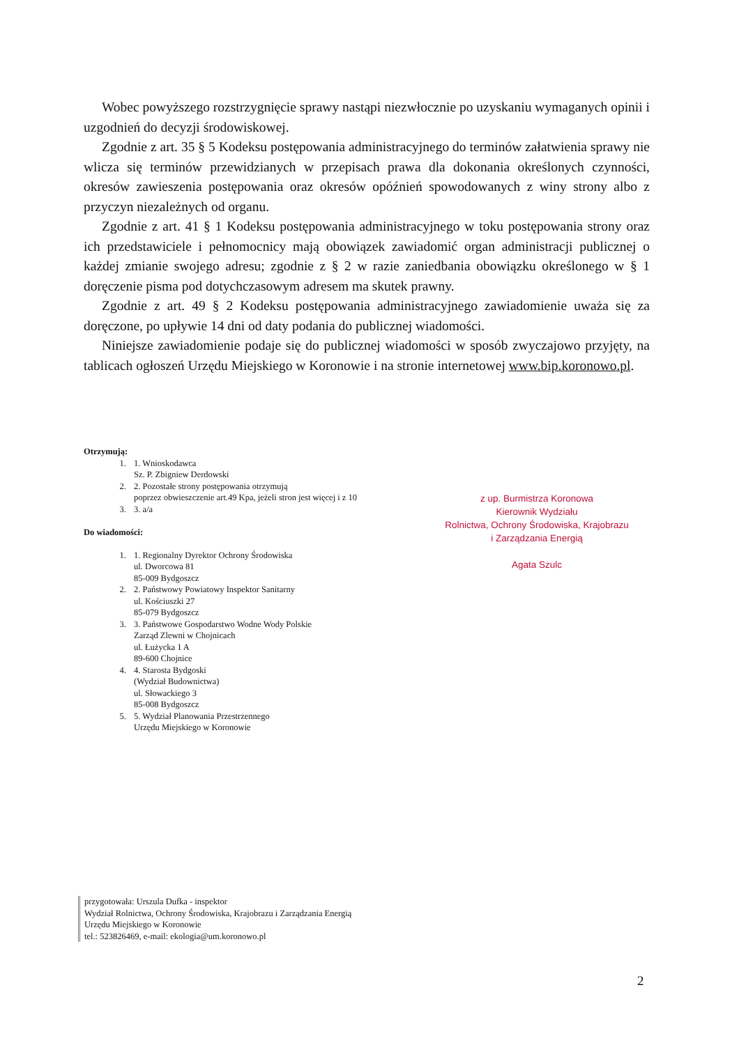Wobec powyższego rozstrzygnięcie sprawy nastąpi niezwłocznie po uzyskaniu wymaganych opinii i uzgodnień do decyzji środowiskowej.
Zgodnie z art. 35 § 5 Kodeksu postępowania administracyjnego do terminów załatwienia sprawy nie wlicza się terminów przewidzianych w przepisach prawa dla dokonania określonych czynności, okresów zawieszenia postępowania oraz okresów opóźnień spowodowanych z winy strony albo z przyczyn niezależnych od organu.
Zgodnie z art. 41 § 1 Kodeksu postępowania administracyjnego w toku postępowania strony oraz ich przedstawiciele i pełnomocnicy mają obowiązek zawiadomić organ administracji publicznej o każdej zmianie swojego adresu; zgodnie z § 2 w razie zaniedbania obowiązku określonego w § 1 doręczenie pisma pod dotychczasowym adresem ma skutek prawny.
Zgodnie z art. 49 § 2 Kodeksu postępowania administracyjnego zawiadomienie uważa się za doręczone, po upływie 14 dni od daty podania do publicznej wiadomości.
Niniejsze zawiadomienie podaje się do publicznej wiadomości w sposób zwyczajowo przyjęty, na tablicach ogłoszeń Urzędu Miejskiego w Koronowie i na stronie internetowej www.bip.koronowo.pl.
Otrzymują:
1. 1. Wnioskodawca
Sz. P. Zbigniew Derdowski
2. 2. Pozostałe strony postępowania otrzymują
poprzez obwieszczenie art.49 Kpa, jeżeli stron jest więcej i z 10
3. 3. a/a
Do wiadomości:
1. 1. Regionalny Dyrektor Ochrony Środowiska
ul. Dworcowa 81
85-009 Bydgoszcz
2. 2. Państwowy Powiatowy Inspektor Sanitarny
ul. Kościuszki 27
85-079 Bydgoszcz
3. 3. Państwowe Gospodarstwo Wodne Wody Polskie
Zarząd Zlewni w Chojnicach
ul. Łużycka 1 A
89-600 Chojnice
4. 4. Starosta Bydgoski
(Wydział Budownictwa)
ul. Słowackiego 3
85-008 Bydgoszcz
5. 5. Wydział Planowania Przestrzennego
Urzędu Miejskiego w Koronowie
z up. Burmistrza Koronowa
Kierownik Wydziału
Rolnictwa, Ochrony Środowiska, Krajobrazu
i Zarządzania Energią
Agata Szulc
przygotowała: Urszula Dufka - inspektor
Wydział Rolnictwa, Ochrony Środowiska, Krajobrazu i Zarządzania Energią
Urzędu Miejskiego w Koronowie
tel.: 523826469, e-mail: ekologia@um.koronowo.pl
2